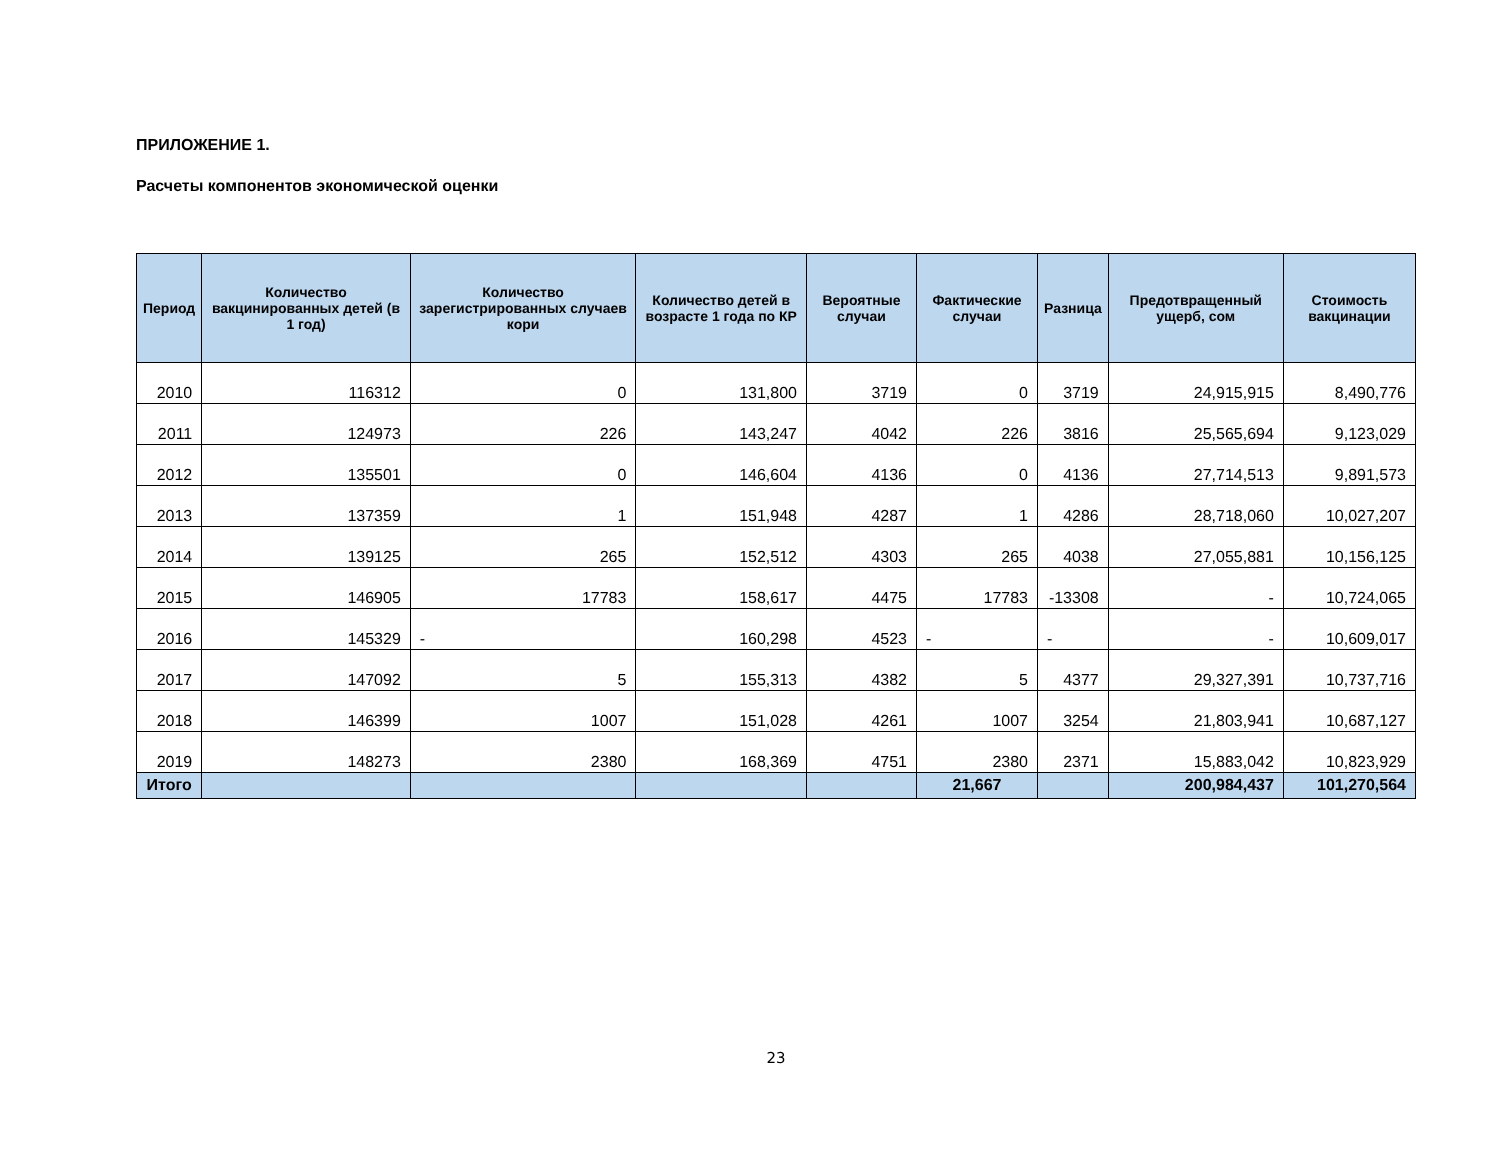ПРИЛОЖЕНИЕ 1.
Расчеты компонентов экономической оценки
| Период | Количество вакцинированных детей (в 1 год) | Количество зарегистрированных случаев кори | Количество детей в возрасте 1 года по КР | Вероятные случаи | Фактические случаи | Разница | Предотвращенный ущерб, сом | Стоимость вакцинации |
| --- | --- | --- | --- | --- | --- | --- | --- | --- |
| 2010 | 116312 | 0 | 131,800 | 3719 | 0 | 3719 | 24,915,915 | 8,490,776 |
| 2011 | 124973 | 226 | 143,247 | 4042 | 226 | 3816 | 25,565,694 | 9,123,029 |
| 2012 | 135501 | 0 | 146,604 | 4136 | 0 | 4136 | 27,714,513 | 9,891,573 |
| 2013 | 137359 | 1 | 151,948 | 4287 | 1 | 4286 | 28,718,060 | 10,027,207 |
| 2014 | 139125 | 265 | 152,512 | 4303 | 265 | 4038 | 27,055,881 | 10,156,125 |
| 2015 | 146905 | 17783 | 158,617 | 4475 | 17783 | -13308 | - | 10,724,065 |
| 2016 | 145329 | - | 160,298 | 4523 | - | - | - | 10,609,017 |
| 2017 | 147092 | 5 | 155,313 | 4382 | 5 | 4377 | 29,327,391 | 10,737,716 |
| 2018 | 146399 | 1007 | 151,028 | 4261 | 1007 | 3254 | 21,803,941 | 10,687,127 |
| 2019 | 148273 | 2380 | 168,369 | 4751 | 2380 | 2371 | 15,883,042 | 10,823,929 |
| Итого | | | | | 21,667 | | 200,984,437 | 101,270,564 |
23